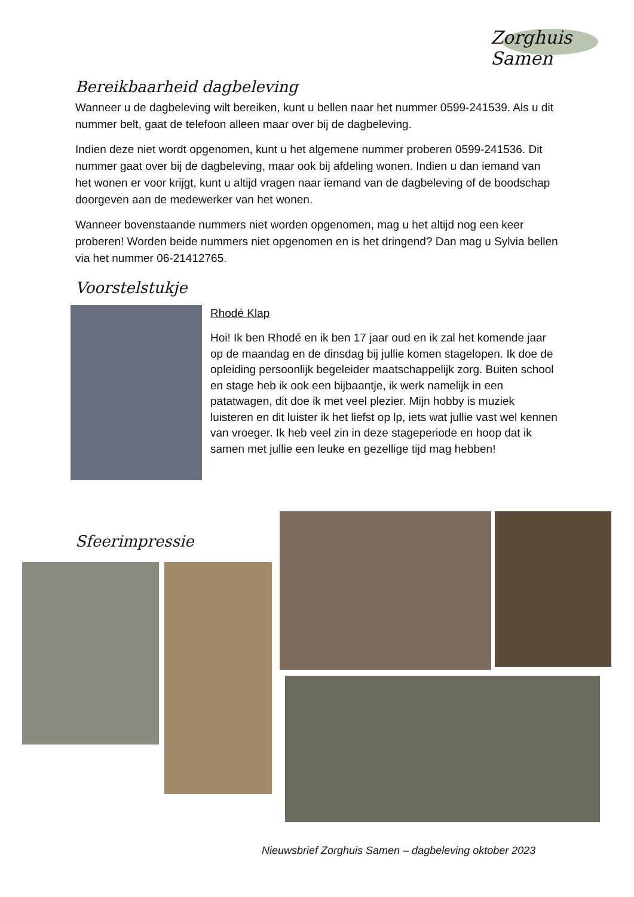Zorghuis Samen
Bereikbaarheid dagbeleving
Wanneer u de dagbeleving wilt bereiken, kunt u bellen naar het nummer 0599-241539. Als u dit nummer belt, gaat de telefoon alleen maar over bij de dagbeleving.
Indien deze niet wordt opgenomen, kunt u het algemene nummer proberen 0599-241536. Dit nummer gaat over bij de dagbeleving, maar ook bij afdeling wonen. Indien u dan iemand van het wonen er voor krijgt, kunt u altijd vragen naar iemand van de dagbeleving of de boodschap doorgeven aan de medewerker van het wonen.
Wanneer bovenstaande nummers niet worden opgenomen, mag u het altijd nog een keer proberen! Worden beide nummers niet opgenomen en is het dringend? Dan mag u Sylvia bellen via het nummer 06-21412765.
Voorstelstukje
Rhodé Klap
Hoi! Ik ben Rhodé en ik ben 17 jaar oud en ik zal het komende jaar op de maandag en de dinsdag bij jullie komen stagelopen. Ik doe de opleiding persoonlijk begeleider maatschappelijk zorg. Buiten school en stage heb ik ook een bijbaantje, ik werk namelijk in een patatwagen, dit doe ik met veel plezier. Mijn hobby is muziek luisteren en dit luister ik het liefst op lp, iets wat jullie vast wel kennen van vroeger. Ik heb veel zin in deze stageperiode en hoop dat ik samen met jullie een leuke en gezellige tijd mag hebben!
Sfeerimpressie
Nieuwsbrief Zorghuis Samen – dagbeleving oktober 2023